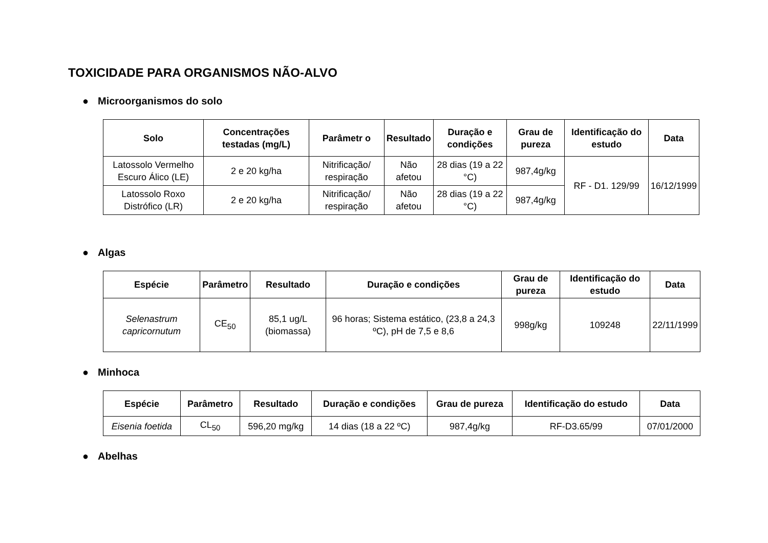TOXICIDADE PARA ORGANISMOS NÃO-ALVO
● Microorganismos do solo
| Solo | Concentrações testadas (mg/L) | Parâmetr o | Resultado | Duração e condições | Grau de pureza | Identificação do estudo | Data |
| --- | --- | --- | --- | --- | --- | --- | --- |
| Latossolo Vermelho Escuro Álico (LE) | 2 e 20 kg/ha | Nitrificação/ respiração | Não afetou | 28 dias (19 a 22 °C) | 987,4g/kg | RF - D1. 129/99 | 16/12/1999 |
| Latossolo Roxo Distrófico (LR) | 2 e 20 kg/ha | Nitrificação/ respiração | Não afetou | 28 dias (19 a 22 °C) | 987,4g/kg | | |
● Algas
| Espécie | Parâmetro | Resultado | Duração e condições | Grau de pureza | Identificação do estudo | Data |
| --- | --- | --- | --- | --- | --- | --- |
| Selenastrum capricornutum | CE<sub>50</sub> | 85,1 ug/L (biomassa) | 96 horas; Sistema estático, (23,8 a 24,3 ºC), pH de 7,5 e 8,6 | 998g/kg | 109248 | 22/11/1999 |
● Minhoca
| Espécie | Parâmetro | Resultado | Duração e condições | Grau de pureza | Identificação do estudo | Data |
| --- | --- | --- | --- | --- | --- | --- |
| Eisenia foetida | CL<sub>50</sub> | 596,20 mg/kg | 14 dias (18 a 22 ºC) | 987,4g/kg | RF-D3.65/99 | 07/01/2000 |
● Abelhas